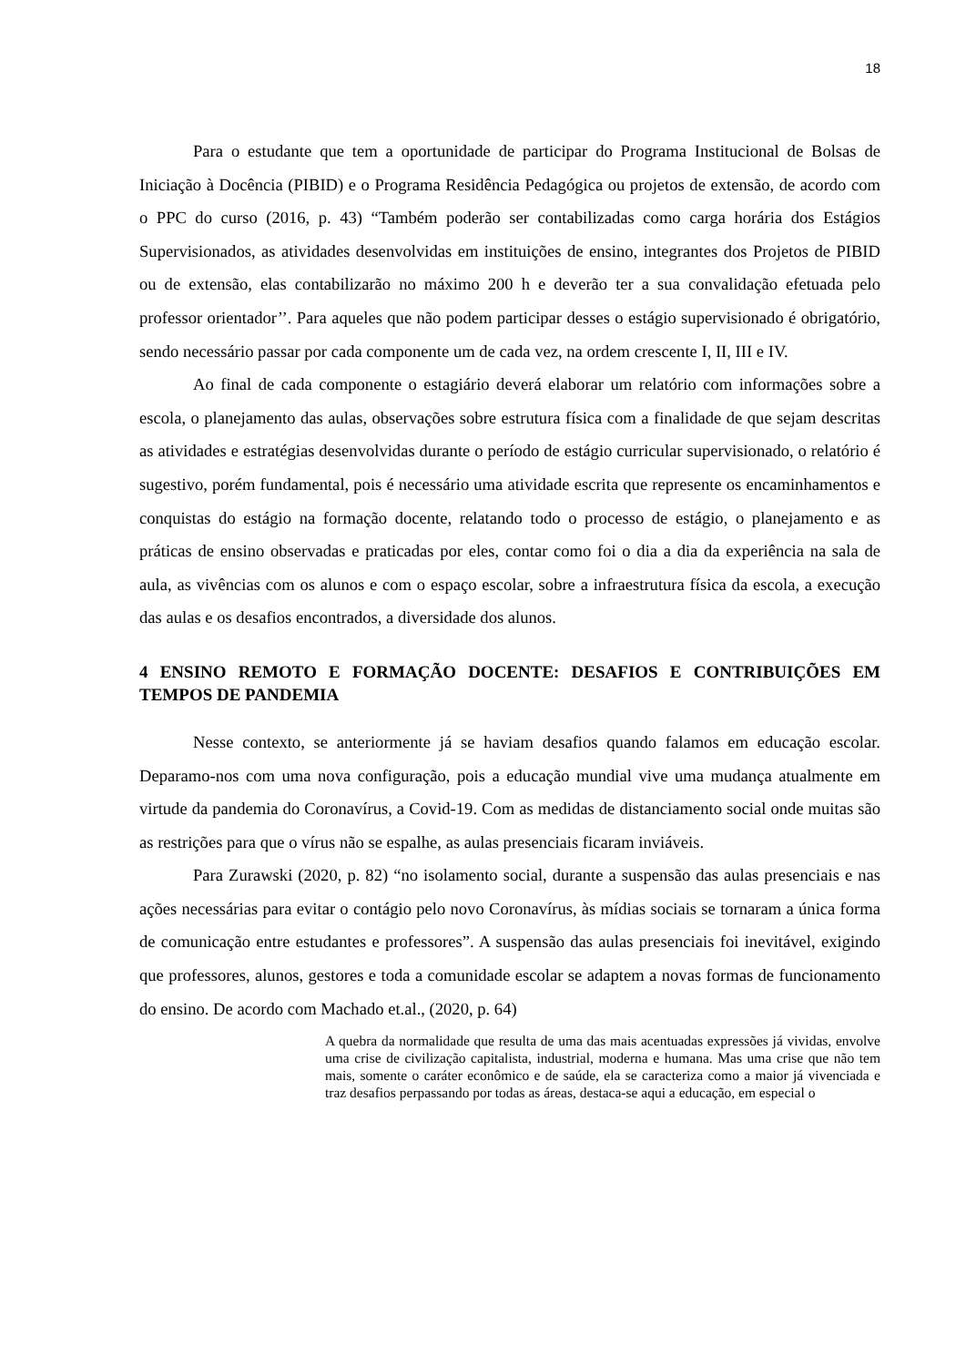18
Para o estudante que tem a oportunidade de participar do Programa Institucional de Bolsas de Iniciação à Docência (PIBID) e o Programa Residência Pedagógica ou projetos de extensão, de acordo com o PPC do curso (2016, p. 43) “Também poderão ser contabilizadas como carga horária dos Estágios Supervisionados, as atividades desenvolvidas em instituições de ensino, integrantes dos Projetos de PIBID ou de extensão, elas contabilizarão no máximo 200 h e deverão ter a sua convalidação efetuada pelo professor orientador’’. Para aqueles que não podem participar desses o estágio supervisionado é obrigatório, sendo necessário passar por cada componente um de cada vez, na ordem crescente I, II, III e IV.
Ao final de cada componente o estagiário deverá elaborar um relatório com informações sobre a escola, o planejamento das aulas, observações sobre estrutura física com a finalidade de que sejam descritas as atividades e estratégias desenvolvidas durante o período de estágio curricular supervisionado, o relatório é sugestivo, porém fundamental, pois é necessário uma atividade escrita que represente os encaminhamentos e conquistas do estágio na formação docente, relatando todo o processo de estágio, o planejamento e as práticas de ensino observadas e praticadas por eles, contar como foi o dia a dia da experiência na sala de aula, as vivências com os alunos e com o espaço escolar, sobre a infraestrutura física da escola, a execução das aulas e os desafios encontrados, a diversidade dos alunos.
4 ENSINO REMOTO E FORMAÇÃO DOCENTE: DESAFIOS E CONTRIBUIÇÕES EM TEMPOS DE PANDEMIA
Nesse contexto, se anteriormente já se haviam desafios quando falamos em educação escolar. Deparamo-nos com uma nova configuração, pois a educação mundial vive uma mudança atualmente em virtude da pandemia do Coronavírus, a Covid-19. Com as medidas de distanciamento social onde muitas são as restrições para que o vírus não se espalhe, as aulas presenciais ficaram inviáveis.
Para Zurawski (2020, p. 82) “no isolamento social, durante a suspensão das aulas presenciais e nas ações necessárias para evitar o contágio pelo novo Coronavírus, às mídias sociais se tornaram a única forma de comunicação entre estudantes e professores”. A suspensão das aulas presenciais foi inevitável, exigindo que professores, alunos, gestores e toda a comunidade escolar se adaptem a novas formas de funcionamento do ensino. De acordo com Machado et.al., (2020, p. 64)
A quebra da normalidade que resulta de uma das mais acentuadas expressões já vividas, envolve uma crise de civilização capitalista, industrial, moderna e humana. Mas uma crise que não tem mais, somente o caráter econômico e de saúde, ela se caracteriza como a maior já vivenciada e traz desafios perpassando por todas as áreas, destaca-se aqui a educação, em especial o